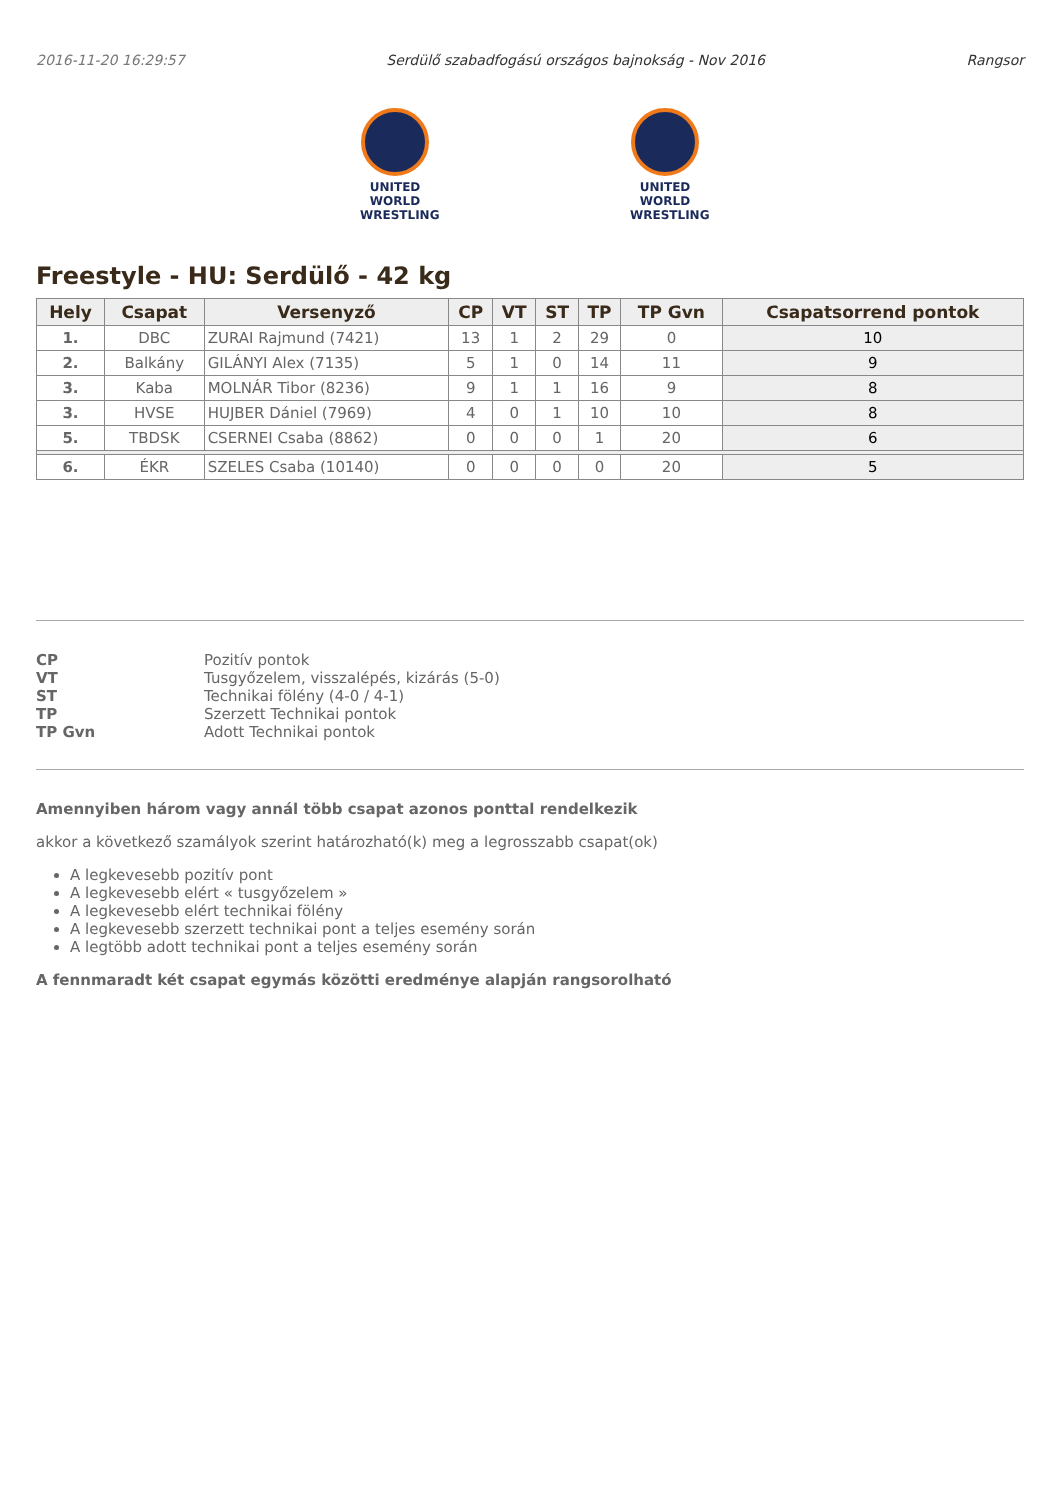2016-11-20 16:29:57 Serdülő szabadfogású országos bajnokság - Nov 2016 Rangsor
UNITED WORLD
WRESTLING
UNITED WORLD
WRESTLING
Freestyle - HU: Serdülő - 42 kg
| Hely | Csapat | Versenyző | CP | VT | ST | TP | TP Gvn | Csapatsorrend pontok |
| --- | --- | --- | --- | --- | --- | --- | --- | --- |
| 1. | DBC | ZURAI Rajmund (7421) | 13 | 1 | 2 | 29 | 0 | 10 |
| 2. | Balkány | GILÁNYI Alex (7135) | 5 | 1 | 0 | 14 | 11 | 9 |
| 3. | Kaba | MOLNÁR Tibor (8236) | 9 | 1 | 1 | 16 | 9 | 8 |
| 3. | HVSE | HUJBER Dániel (7969) | 4 | 0 | 1 | 10 | 10 | 8 |
| 5. | TBDSK | CSERNEI Csaba (8862) | 0 | 0 | 0 | 1 | 20 | 6 |
| 6. | ÉKR | SZELES Csaba (10140) | 0 | 0 | 0 | 0 | 20 | 5 |
CP Pozitív pontok VT Tusgyőzelem, visszalépés, kizárás (5-0) ST Technikai fölény (4-0 / 4-1) TP Szerzett Technikai pontok TP Gvn Adott Technikai pontok
Amennyiben három vagy annál több csapat azonos ponttal rendelkezik
akkor a következő szamályok szerint határozható(k) meg a legrosszabb csapat(ok)
A legkevesebb pozitív pont
A legkevesebb elért « tusgyőzelem »
A legkevesebb elért technikai fölény
A legkevesebb szerzett technikai pont a teljes esemény során
A legtöbb adott technikai pont a teljes esemény során
A fennmaradt két csapat egymás közötti eredménye alapján rangsorolható